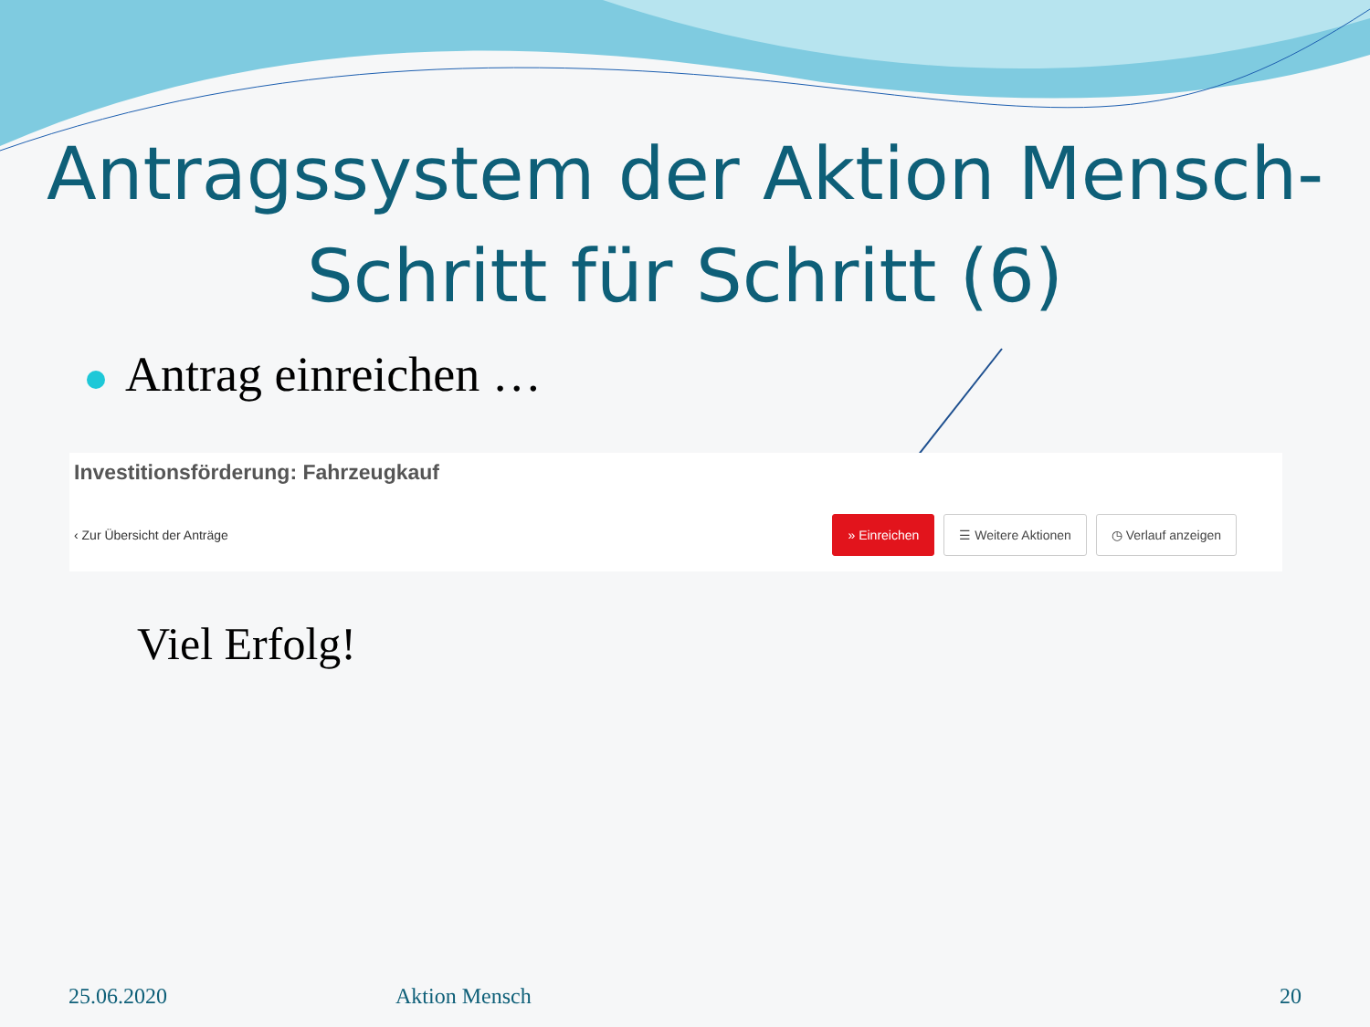Antragssystem der Aktion Mensch-
Schritt für Schritt (6)
Antrag einreichen …
Investitionsförderung: Fahrzeugkauf
‹ Zur Übersicht der Anträge
» Einreichen ☰ Weitere Aktionen ◷ Verlauf anzeigen
Viel Erfolg!
25.06.2020 Aktion Mensch 20